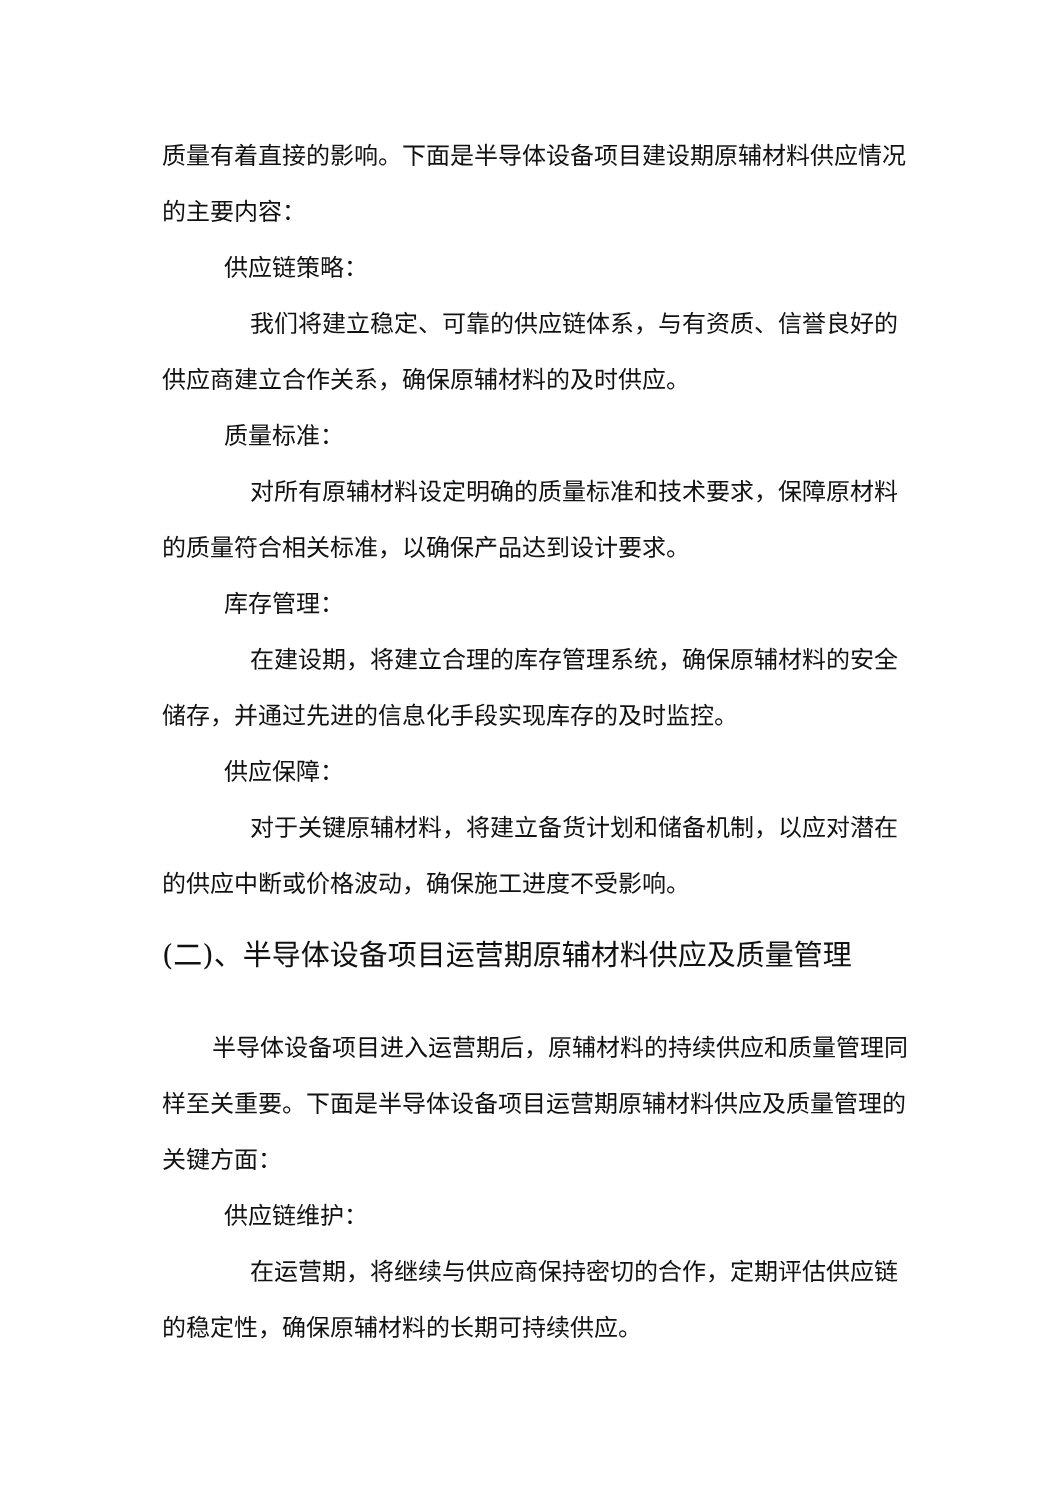质量有着直接的影响。下面是半导体设备项目建设期原辅材料供应情况的主要内容：
供应链策略：
我们将建立稳定、可靠的供应链体系，与有资质、信誉良好的供应商建立合作关系，确保原辅材料的及时供应。
质量标准：
对所有原辅材料设定明确的质量标准和技术要求，保障原材料的质量符合相关标准，以确保产品达到设计要求。
库存管理：
在建设期，将建立合理的库存管理系统，确保原辅材料的安全储存，并通过先进的信息化手段实现库存的及时监控。
供应保障：
对于关键原辅材料，将建立备货计划和储备机制，以应对潜在的供应中断或价格波动，确保施工进度不受影响。
(二)、半导体设备项目运营期原辅材料供应及质量管理
半导体设备项目进入运营期后，原辅材料的持续供应和质量管理同样至关重要。下面是半导体设备项目运营期原辅材料供应及质量管理的关键方面：
供应链维护：
在运营期，将继续与供应商保持密切的合作，定期评估供应链的稳定性，确保原辅材料的长期可持续供应。